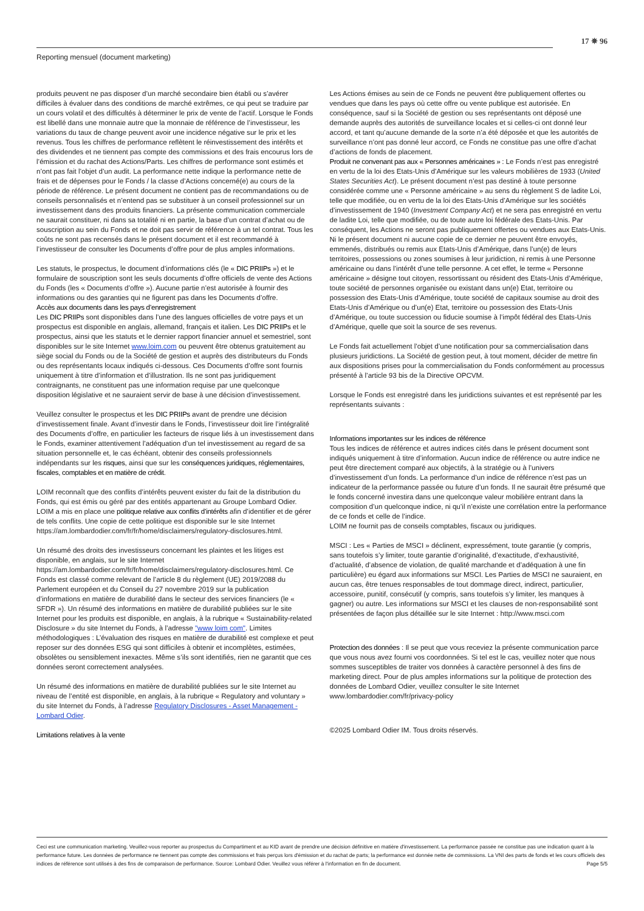17 ✵ 96
Reporting mensuel (document marketing)
produits peuvent ne pas disposer d’un marché secondaire bien établi ou s’avérer difficiles à évaluer dans des conditions de marché extrêmes, ce qui peut se traduire par un cours volatil et des difficultés à déterminer le prix de vente de l’actif. Lorsque le Fonds est libellé dans une monnaie autre que la monnaie de référence de l’investisseur, les variations du taux de change peuvent avoir une incidence négative sur le prix et les revenus. Tous les chiffres de performance reflètent le réinvestissement des intérêts et des dividendes et ne tiennent pas compte des commissions et des frais encourus lors de l’émission et du rachat des Actions/Parts. Les chiffres de performance sont estimés et n’ont pas fait l’objet d’un audit. La performance nette indique la performance nette de frais et de dépenses pour le Fonds / la classe d’Actions concerné(e) au cours de la période de référence. Le présent document ne contient pas de recommandations ou de conseils personnalisés et n’entend pas se substituer à un conseil professionnel sur un investissement dans des produits financiers. La présente communication commerciale ne saurait constituer, ni dans sa totalité ni en partie, la base d’un contrat d’achat ou de souscription au sein du Fonds et ne doit pas servir de référence à un tel contrat. Tous les coûts ne sont pas recensés dans le présent document et il est recommandé à l’investisseur de consulter les Documents d’offre pour de plus amples informations.
Les statuts, le prospectus, le document d’informations clés (le « DIC PRIIPs ») et le formulaire de souscription sont les seuls documents d’offre officiels de vente des Actions du Fonds (les « Documents d’offre »). Aucune partie n’est autorisée à fournir des informations ou des garanties qui ne figurent pas dans les Documents d’offre.
Accès aux documents dans les pays d’enregistrement
Les DIC PRIIPs sont disponibles dans l’une des langues officielles de votre pays et un prospectus est disponible en anglais, allemand, français et italien. Les DIC PRIIPs et le prospectus, ainsi que les statuts et le dernier rapport financier annuel et semestriel, sont disponibles sur le site Internet www.loim.com ou peuvent être obtenus gratuitement au siège social du Fonds ou de la Société de gestion et auprès des distributeurs du Fonds ou des représentants locaux indiqués ci-dessous. Ces Documents d’offre sont fournis uniquement à titre d’information et d’illustration. Ils ne sont pas juridiquement contraignants, ne constituent pas une information requise par une quelconque disposition législative et ne sauraient servir de base à une décision d’investissement.
Veuillez consulter le prospectus et les DIC PRIIPs avant de prendre une décision d’investissement finale. Avant d’investir dans le Fonds, l’investisseur doit lire l’intégralité des Documents d’offre, en particulier les facteurs de risque liés à un investissement dans le Fonds, examiner attentivement l’adéquation d’un tel investissement au regard de sa situation personnelle et, le cas échéant, obtenir des conseils professionnels indépendants sur les risques, ainsi que sur les conséquences juridiques, réglementaires, fiscales, comptables et en matière de crédit.
LOIM reconnaît que des conflits d’intérêts peuvent exister du fait de la distribution du Fonds, qui est émis ou géré par des entités appartenant au Groupe Lombard Odier. LOIM a mis en place une politique relative aux conflits d’intérêts afin d’identifier et de gérer de tels conflits. Une copie de cette politique est disponible sur le site Internet https://am.lombardodier.com/fr/fr/home/disclaimers/regulatory-disclosures.html.
Un résumé des droits des investisseurs concernant les plaintes et les litiges est disponible, en anglais, sur le site Internet https://am.lombardodier.com/fr/fr/home/disclaimers/regulatory-disclosures.html. Ce Fonds est classé comme relevant de l’article 8 du règlement (UE) 2019/2088 du Parlement européen et du Conseil du 27 novembre 2019 sur la publication d’informations en matière de durabilité dans le secteur des services financiers (le « SFDR »). Un résumé des informations en matière de durabilité publiées sur le site Internet pour les produits est disponible, en anglais, à la rubrique « Sustainability-related Disclosure » du site Internet du Fonds, à l’adresse "www loim com". Limites méthodologiques : L’évaluation des risques en matière de durabilité est complexe et peut reposer sur des données ESG qui sont difficiles à obtenir et incomplètes, estimées, obsolètes ou sensiblement inexactes. Même s’ils sont identifiés, rien ne garantit que ces données seront correctement analysées.
Un résumé des informations en matière de durabilité publiées sur le site Internet au niveau de l’entité est disponible, en anglais, à la rubrique « Regulatory and voluntary » du site Internet du Fonds, à l’adresse Regulatory Disclosures - Asset Management - Lombard Odier.
Limitations relatives à la vente
Les Actions émises au sein de ce Fonds ne peuvent être publiquement offertes ou vendues que dans les pays où cette offre ou vente publique est autorisée. En conséquence, sauf si la Société de gestion ou ses représentants ont déposé une demande auprès des autorités de surveillance locales et si celles-ci ont donné leur accord, et tant qu’aucune demande de la sorte n’a été déposée et que les autorités de surveillance n’ont pas donné leur accord, ce Fonds ne constitue pas une offre d’achat d’actions de fonds de placement.
Produit ne convenant pas aux « Personnes américaines » : Le Fonds n’est pas enregistré en vertu de la loi des Etats-Unis d’Amérique sur les valeurs mobilières de 1933 (United States Securities Act). Le présent document n’est pas destiné à toute personne considérée comme une « Personne américaine » au sens du règlement S de ladite Loi, telle que modifiée, ou en vertu de la loi des Etats-Unis d’Amérique sur les sociétés d’investissement de 1940 (Investment Company Act) et ne sera pas enregistré en vertu de ladite Loi, telle que modifiée, ou de toute autre loi fédérale des Etats-Unis. Par conséquent, les Actions ne seront pas publiquement offertes ou vendues aux Etats-Unis. Ni le présent document ni aucune copie de ce dernier ne peuvent être envoyés, emmenés, distribués ou remis aux Etats-Unis d’Amérique, dans l’un(e) de leurs territoires, possessions ou zones soumises à leur juridiction, ni remis à une Personne américaine ou dans l’intérêt d’une telle personne. A cet effet, le terme « Personne américaine » désigne tout citoyen, ressortissant ou résident des Etats-Unis d’Amérique, toute société de personnes organisée ou existant dans un(e) Etat, territoire ou possession des Etats-Unis d’Amérique, toute société de capitaux soumise au droit des Etats-Unis d’Amérique ou d’un(e) Etat, territoire ou possession des Etats-Unis d’Amérique, ou toute succession ou fiducie soumise à l’impôt fédéral des Etats-Unis d’Amérique, quelle que soit la source de ses revenus.
Le Fonds fait actuellement l’objet d’une notification pour sa commercialisation dans plusieurs juridictions. La Société de gestion peut, à tout moment, décider de mettre fin aux dispositions prises pour la commercialisation du Fonds conformément au processus présenté à l’article 93 bis de la Directive OPCVM.
Lorsque le Fonds est enregistré dans les juridictions suivantes et est représenté par les représentants suivants :
Informations importantes sur les indices de référence
Tous les indices de référence et autres indices cités dans le présent document sont indiqués uniquement à titre d’information. Aucun indice de référence ou autre indice ne peut être directement comparé aux objectifs, à la stratégie ou à l’univers d’investissement d’un fonds. La performance d’un indice de référence n’est pas un indicateur de la performance passée ou future d’un fonds. Il ne saurait être présumé que le fonds concerné investira dans une quelconque valeur mobilière entrant dans la composition d’un quelconque indice, ni qu’il n’existe une corrélation entre la performance de ce fonds et celle de l’indice.
LOIM ne fournit pas de conseils comptables, fiscaux ou juridiques.
MSCI : Les « Parties de MSCI » déclinent, expressément, toute garantie (y compris, sans toutefois s’y limiter, toute garantie d’originalité, d’exactitude, d’exhaustivité, d’actualité, d’absence de violation, de qualité marchande et d’adéquation à une fin particulière) eu égard aux informations sur MSCI. Les Parties de MSCI ne sauraient, en aucun cas, être tenues responsables de tout dommage direct, indirect, particulier, accessoire, punitif, consécutif (y compris, sans toutefois s’y limiter, les manques à gagner) ou autre. Les informations sur MSCI et les clauses de non-responsabilité sont présentées de façon plus détaillée sur le site Internet : http://www.msci.com
Protection des données : Il se peut que vous receviez la présente communication parce que vous nous avez fourni vos coordonnées. Si tel est le cas, veuillez noter que nous sommes susceptibles de traiter vos données à caractère personnel à des fins de marketing direct. Pour de plus amples informations sur la politique de protection des données de Lombard Odier, veuillez consulter le site Internet www.lombardodier.com/fr/privacy-policy
©2025 Lombard Odier IM. Tous droits réservés.
Ceci est une communication marketing. Veuillez-vous reporter au prospectus du Compartiment et au KID avant de prendre une décision définitive en matière d'investissement. La performance passée ne constitue pas une indication quant à la performance future. Les données de performance ne tiennent pas compte des commissions et frais perçus lors d'émission et du rachat de parts; la performance est donnée nette de commissions. La VNI des parts de fonds et les cours officiels des indices de référence sont utilisés à des fins de comparaison de performance. Source: Lombard Odier. Veuillez vous référer à l'information en fin de document. Page 5/5